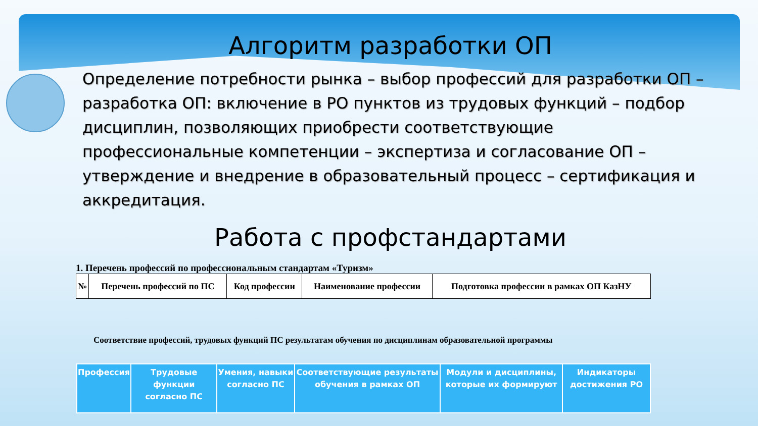Алгоритм разработки ОП
Определение потребности рынка – выбор профессий для разработки ОП – разработка ОП: включение в РО пунктов из трудовых функций – подбор дисциплин, позволяющих приобрести соответствующие профессиональные компетенции – экспертиза и согласование ОП – утверждение и внедрение в образовательный процесс – сертификация и аккредитация.
Работа с профстандартами
1. Перечень профессий по профессиональным стандартам «Туризм»
| № | Перечень профессий по ПС | Код профессии | Наименование профессии | Подготовка профессии в рамках ОП КазНУ |
| --- | --- | --- | --- | --- |
Соответствие профессий, трудовых функций ПС результатам обучения по дисциплинам образовательной программы
| Профессия | Трудовые функции согласно ПС | Умения, навыки согласно ПС | Соответствующие результаты обучения в рамках ОП | Модули и дисциплины, которые их формируют | Индикаторы достижения РО |
| --- | --- | --- | --- | --- | --- |